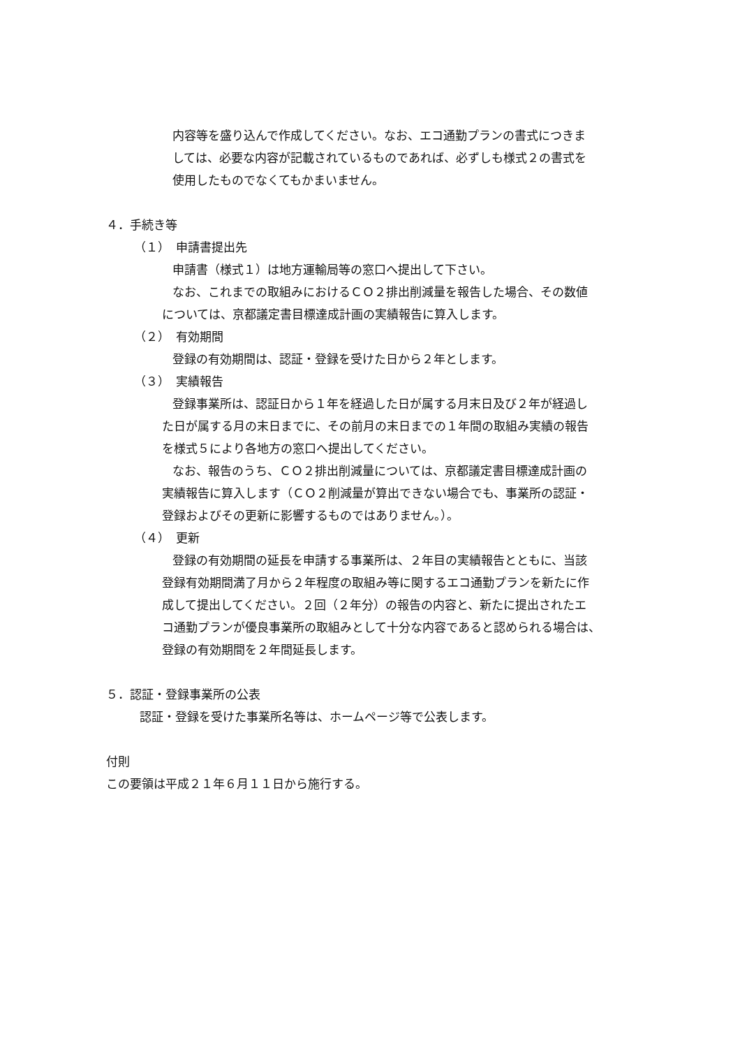内容等を盛り込んで作成してください。なお、エコ通勤プランの書式につきま
しては、必要な内容が記載されているものであれば、必ずしも様式２の書式を
使用したものでなくてもかまいません。
４．手続き等
（１）　申請書提出先
申請書（様式１）は地方運輸局等の窓口へ提出して下さい。
なお、これまでの取組みにおけるＣＯ２排出削減量を報告した場合、その数値
については、京都議定書目標達成計画の実績報告に算入します。
（２）　有効期間
登録の有効期間は、認証・登録を受けた日から２年とします。
（３）　実績報告
登録事業所は、認証日から１年を経過した日が属する月末日及び２年が経過し
た日が属する月の末日までに、その前月の末日までの１年間の取組み実績の報告
を様式５により各地方の窓口へ提出してください。
なお、報告のうち、ＣＯ２排出削減量については、京都議定書目標達成計画の
実績報告に算入します（ＣＯ２削減量が算出できない場合でも、事業所の認証・
登録およびその更新に影響するものではありません。）。
（４）　更新
登録の有効期間の延長を申請する事業所は、２年目の実績報告とともに、当該
登録有効期間満了月から２年程度の取組み等に関するエコ通勤プランを新たに作
成して提出してください。２回（２年分）の報告の内容と、新たに提出されたエ
コ通勤プランが優良事業所の取組みとして十分な内容であると認められる場合は、
登録の有効期間を２年間延長します。
５．認証・登録事業所の公表
認証・登録を受けた事業所名等は、ホームページ等で公表します。
付則
この要領は平成２１年６月１１日から施行する。